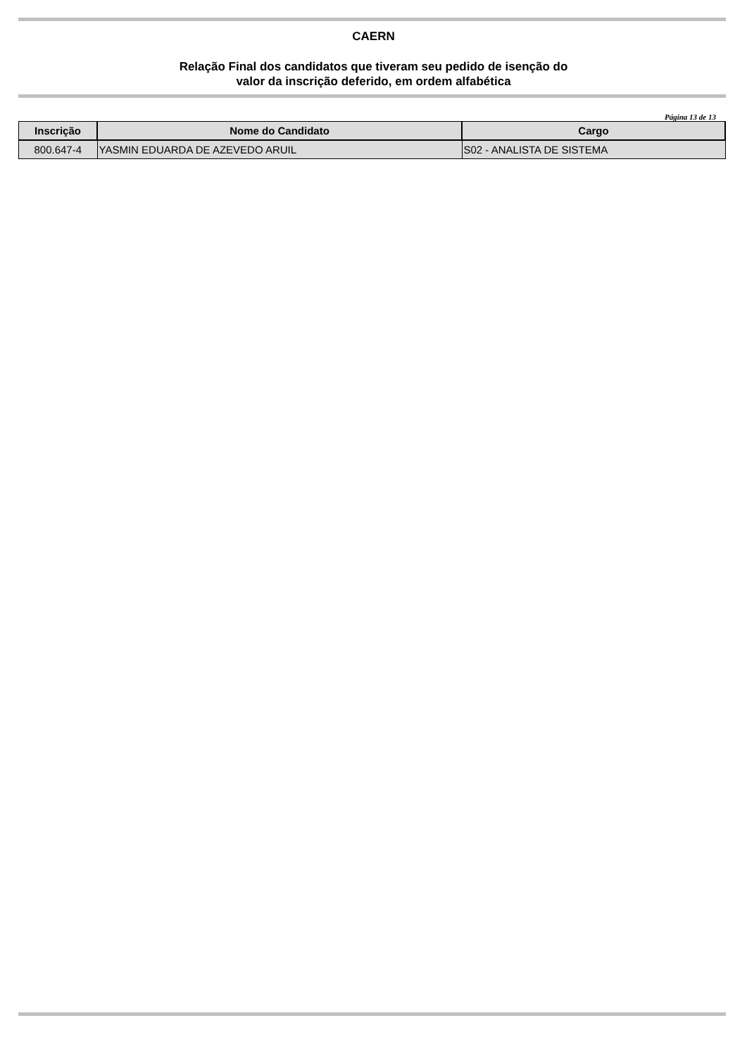CAERN
Relação Final dos candidatos que tiveram seu pedido de isenção do
valor da inscrição deferido, em ordem alfabética
Página 13 de 13
| Inscrição | Nome do Candidato | Cargo |
| --- | --- | --- |
| 800.647-4 | YASMIN EDUARDA DE AZEVEDO ARUIL | S02 - ANALISTA DE SISTEMA |